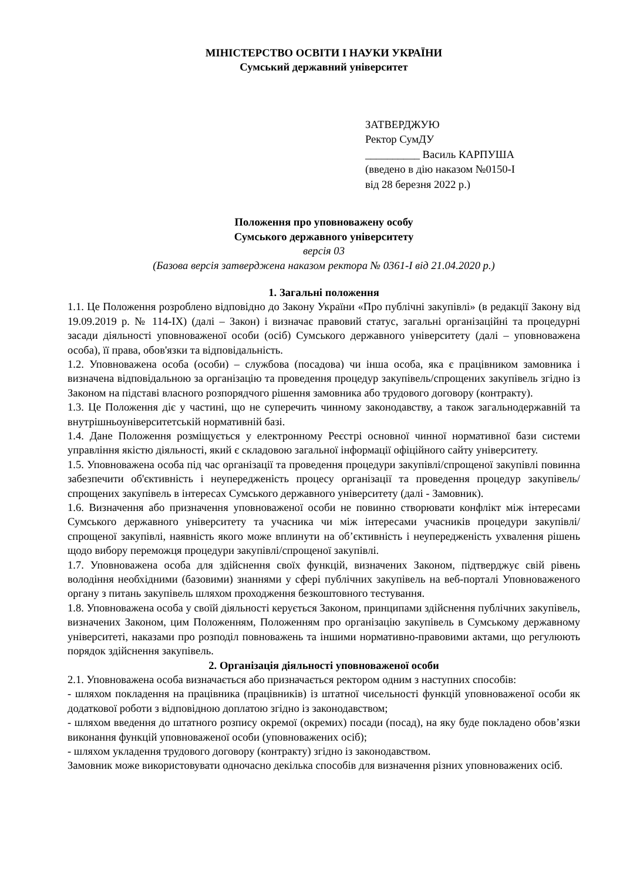МІНІСТЕРСТВО ОСВІТИ І НАУКИ УКРАЇНИ
Сумський державний університет
ЗАТВЕРДЖУЮ
Ректор СумДУ
__________ Василь КАРПУША
(введено в дію наказом №0150-І
від 28 березня 2022 р.)
Положення про уповноважену особу
Сумського державного університету
версія 03
(Базова версія затверджена наказом ректора № 0361-І від 21.04.2020 р.)
1. Загальні положення
1.1. Це Положення розроблено відповідно до Закону України «Про публічні закупівлі» (в редакції Закону від 19.09.2019 р. № 114-IX) (далі – Закон) і визначає правовий статус, загальні організаційні та процедурні засади діяльності уповноваженої особи (осіб) Сумського державного університету (далі – уповноважена особа), її права, обов'язки та відповідальність.
1.2. Уповноважена особа (особи) – службова (посадова) чи інша особа, яка є працівником замовника і визначена відповідальною за організацію та проведення процедур закупівель/спрощених закупівель згідно із Законом на підставі власного розпорядчого рішення замовника або трудового договору (контракту).
1.3. Це Положення діє у частині, що не суперечить чинному законодавству, а також загальнодержавній та внутрішньоуніверситетській нормативній базі.
1.4. Дане Положення розміщується у електронному Реєстрі основної чинної нормативної бази системи управління якістю діяльності, який є складовою загальної інформації офіційного сайту університету.
1.5. Уповноважена особа під час організації та проведення процедури закупівлі/спрощеної закупівлі повинна забезпечити об'єктивність і неупередженість процесу організації та проведення процедур закупівель/спрощених закупівель в інтересах Сумського державного університету (далі - Замовник).
1.6. Визначення або призначення уповноваженої особи не повинно створювати конфлікт між інтересами Сумського державного університету та учасника чи між інтересами учасників процедури закупівлі/спрощеної закупівлі, наявність якого може вплинути на об’єктивність і неупередженість ухвалення рішень щодо вибору переможця процедури закупівлі/спрощеної закупівлі.
1.7. Уповноважена особа для здійснення своїх функцій, визначених Законом, підтверджує свій рівень володіння необхідними (базовими) знаннями у сфері публічних закупівель на веб-порталі Уповноваженого органу з питань закупівель шляхом проходження безкоштовного тестування.
1.8. Уповноважена особа у своїй діяльності керується Законом, принципами здійснення публічних закупівель, визначених Законом, цим Положенням, Положенням про організацію закупівель в Сумському державному університеті, наказами про розподіл повноважень та іншими нормативно-правовими актами, що регулюють порядок здійснення закупівель.
2. Організація діяльності уповноваженої особи
2.1. Уповноважена особа визначається або призначається ректором одним з наступних способів:
- шляхом покладення на працівника (працівників) із штатної чисельності функцій уповноваженої особи як додаткової роботи з відповідною доплатою згідно із законодавством;
- шляхом введення до штатного розпису окремої (окремих) посади (посад), на яку буде покладено обов’язки виконання функцій уповноваженої особи (уповноважених осіб);
- шляхом укладення трудового договору (контракту) згідно із законодавством.
Замовник може використовувати одночасно декілька способів для визначення різних уповноважених осіб.